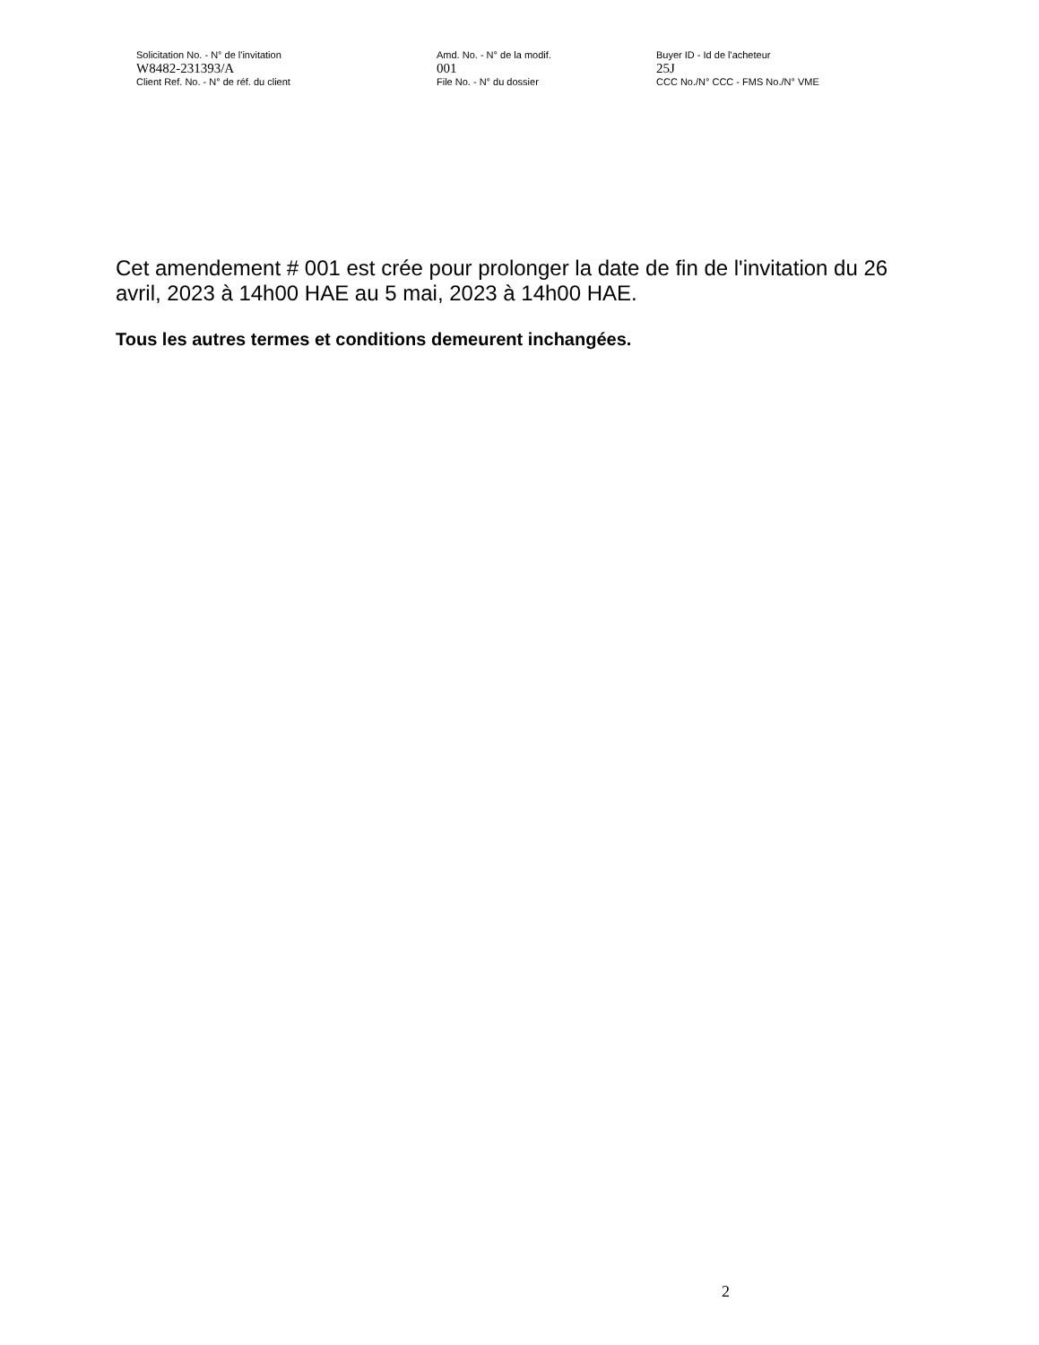Solicitation No. - N° de l'invitation Amd. No. - N° de la modif. Buyer ID - Id de l'acheteur
W8482-231393/A 001 25J
Client Ref. No. - N° de réf. du client File No. - N° du dossier CCC No./N° CCC - FMS No./N° VME
Cet amendement # 001 est crée pour prolonger la date de fin de l'invitation du 26 avril, 2023 à 14h00 HAE au 5 mai, 2023 à 14h00 HAE.
Tous les autres termes et conditions demeurent inchangées.
2